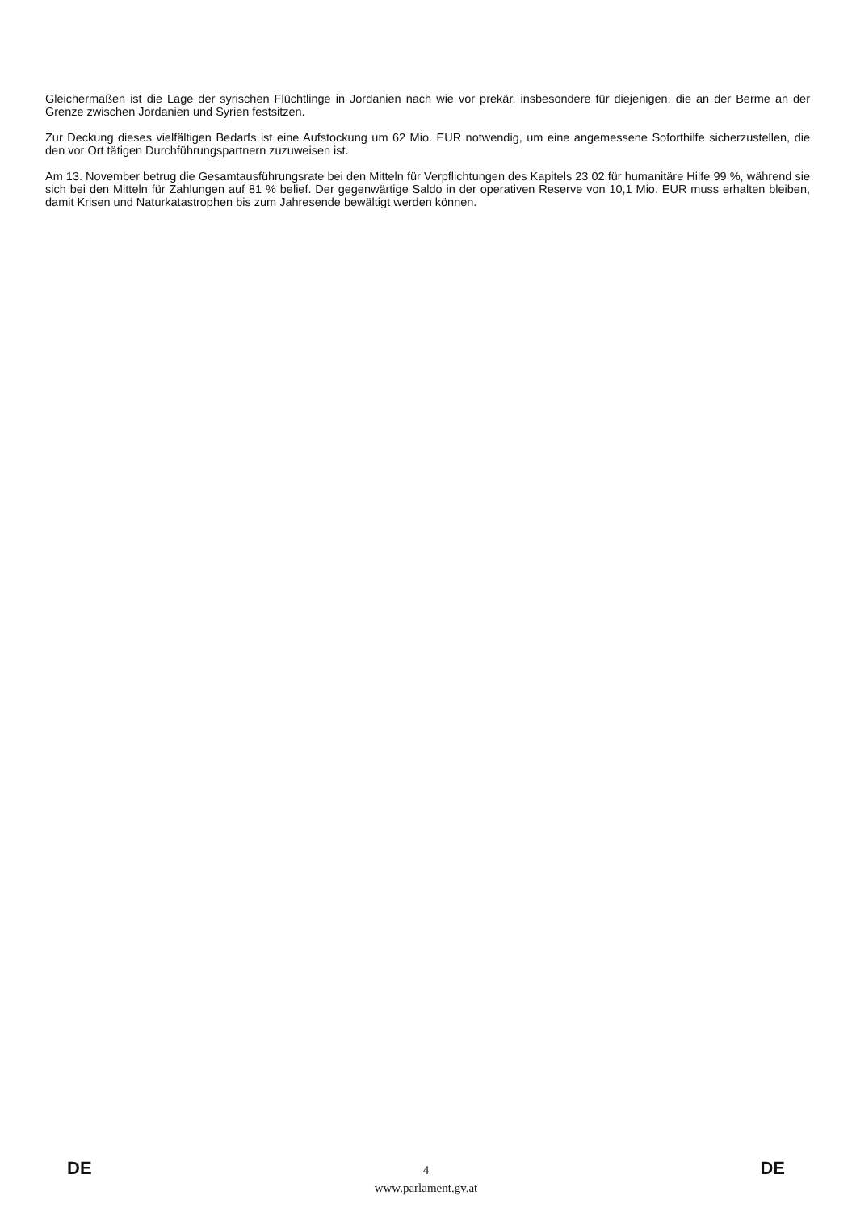Gleichermaßen ist die Lage der syrischen Flüchtlinge in Jordanien nach wie vor prekär, insbesondere für diejenigen, die an der Berme an der Grenze zwischen Jordanien und Syrien festsitzen.
Zur Deckung dieses vielfältigen Bedarfs ist eine Aufstockung um 62 Mio. EUR notwendig, um eine angemessene Soforthilfe sicherzustellen, die den vor Ort tätigen Durchführungspartnern zuzuweisen ist.
Am 13. November betrug die Gesamtausführungsrate bei den Mitteln für Verpflichtungen des Kapitels 23 02 für humanitäre Hilfe 99 %, während sie sich bei den Mitteln für Zahlungen auf 81 % belief. Der gegenwärtige Saldo in der operativen Reserve von 10,1 Mio. EUR muss erhalten bleiben, damit Krisen und Naturkatastrophen bis zum Jahresende bewältigt werden können.
DE
4
www.parlament.gv.at
DE